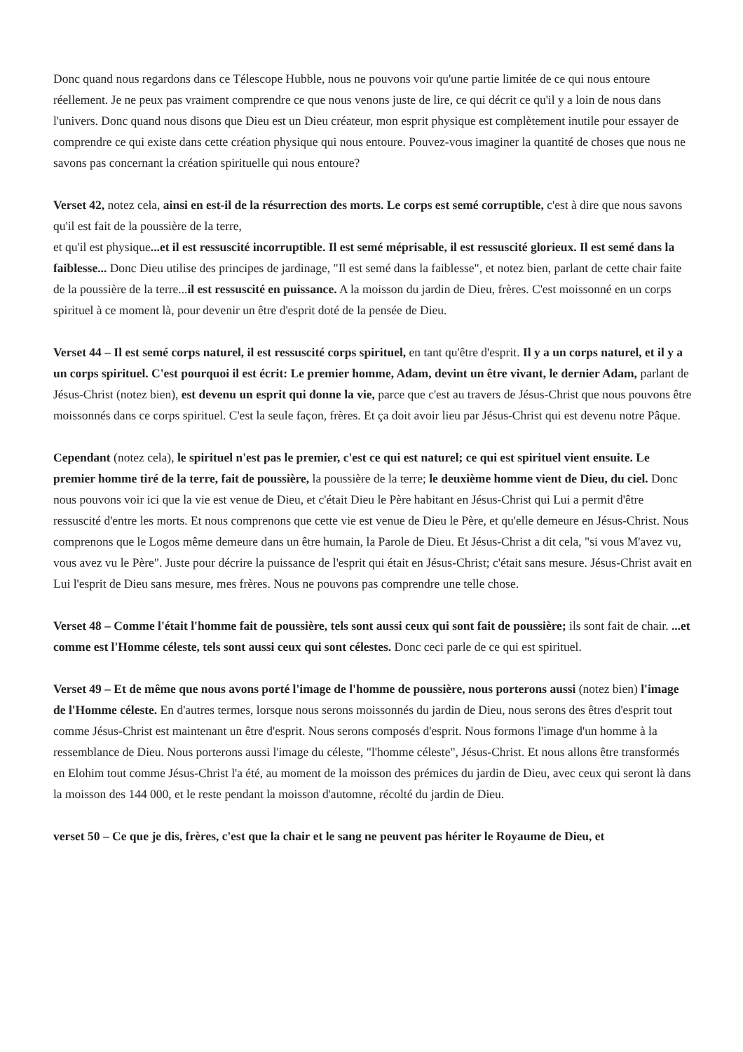Donc quand nous regardons dans ce Télescope Hubble, nous ne pouvons voir qu'une partie limitée de ce qui nous entoure réellement. Je ne peux pas vraiment comprendre ce que nous venons juste de lire, ce qui décrit ce qu'il y a loin de nous dans l'univers. Donc quand nous disons que Dieu est un Dieu créateur, mon esprit physique est complètement inutile pour essayer de comprendre ce qui existe dans cette création physique qui nous entoure. Pouvez-vous imaginer la quantité de choses que nous ne savons pas concernant la création spirituelle qui nous entoure?
Verset 42, notez cela, ainsi en est-il de la résurrection des morts. Le corps est semé corruptible, c'est à dire que nous savons qu'il est fait de la poussière de la terre,
et qu'il est physique...et il est ressuscité incorruptible. Il est semé méprisable, il est ressuscité glorieux. Il est semé dans la faiblesse... Donc Dieu utilise des principes de jardinage, "Il est semé dans la faiblesse", et notez bien, parlant de cette chair faite de la poussière de la terre...il est ressuscité en puissance. A la moisson du jardin de Dieu, frères. C'est moissonné en un corps spirituel à ce moment là, pour devenir un être d'esprit doté de la pensée de Dieu.
Verset 44 – Il est semé corps naturel, il est ressuscité corps spirituel, en tant qu'être d'esprit. Il y a un corps naturel, et il y a un corps spirituel. C'est pourquoi il est écrit: Le premier homme, Adam, devint un être vivant, le dernier Adam, parlant de Jésus-Christ (notez bien), est devenu un esprit qui donne la vie, parce que c'est au travers de Jésus-Christ que nous pouvons être moissonnés dans ce corps spirituel. C'est la seule façon, frères. Et ça doit avoir lieu par Jésus-Christ qui est devenu notre Pâque.
Cependant (notez cela), le spirituel n'est pas le premier, c'est ce qui est naturel; ce qui est spirituel vient ensuite. Le premier homme tiré de la terre, fait de poussière, la poussière de la terre; le deuxième homme vient de Dieu, du ciel. Donc nous pouvons voir ici que la vie est venue de Dieu, et c'était Dieu le Père habitant en Jésus-Christ qui Lui a permit d'être ressuscité d'entre les morts. Et nous comprenons que cette vie est venue de Dieu le Père, et qu'elle demeure en Jésus-Christ. Nous comprenons que le Logos même demeure dans un être humain, la Parole de Dieu. Et Jésus-Christ a dit cela, "si vous M'avez vu, vous avez vu le Père". Juste pour décrire la puissance de l'esprit qui était en Jésus-Christ; c'était sans mesure. Jésus-Christ avait en Lui l'esprit de Dieu sans mesure, mes frères. Nous ne pouvons pas comprendre une telle chose.
Verset 48 – Comme l'était l'homme fait de poussière, tels sont aussi ceux qui sont fait de poussière; ils sont fait de chair. ...et comme est l'Homme céleste, tels sont aussi ceux qui sont célestes. Donc ceci parle de ce qui est spirituel.
Verset 49 – Et de même que nous avons porté l'image de l'homme de poussière, nous porterons aussi (notez bien) l'image de l'Homme céleste. En d'autres termes, lorsque nous serons moissonnés du jardin de Dieu, nous serons des êtres d'esprit tout comme Jésus-Christ est maintenant un être d'esprit. Nous serons composés d'esprit. Nous formons l'image d'un homme à la ressemblance de Dieu. Nous porterons aussi l'image du céleste, "l'homme céleste", Jésus-Christ. Et nous allons être transformés en Elohim tout comme Jésus-Christ l'a été, au moment de la moisson des prémices du jardin de Dieu, avec ceux qui seront là dans la moisson des 144 000, et le reste pendant la moisson d'automne, récolté du jardin de Dieu.
verset 50 – Ce que je dis, frères, c'est que la chair et le sang ne peuvent pas hériter le Royaume de Dieu, et